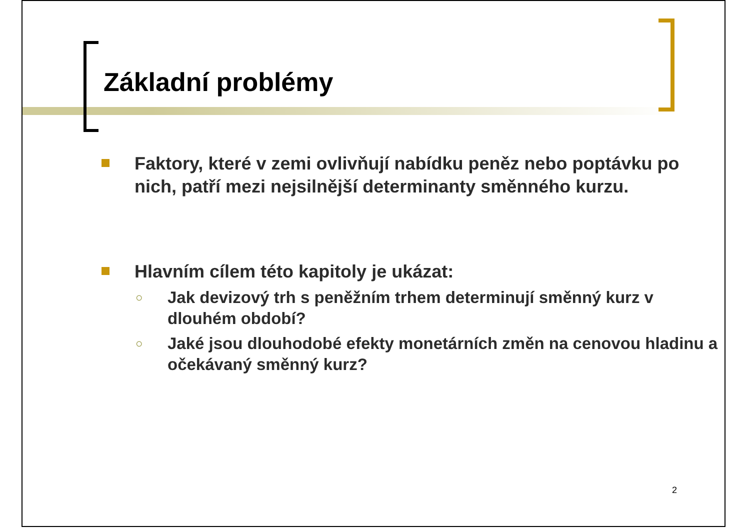Základní problémy
Faktory, které v zemi ovlivňují nabídku peněz nebo poptávku po nich, patří mezi nejsilnější determinanty směnného kurzu.
Hlavním cílem této kapitoly je ukázat:
○ Jak devizový trh s peněžním trhem determinují směnný kurz v dlouhém období?
○ Jaké jsou dlouhodobé efekty monetárních změn na cenovou hladinu a očekávaný směnný kurz?
2